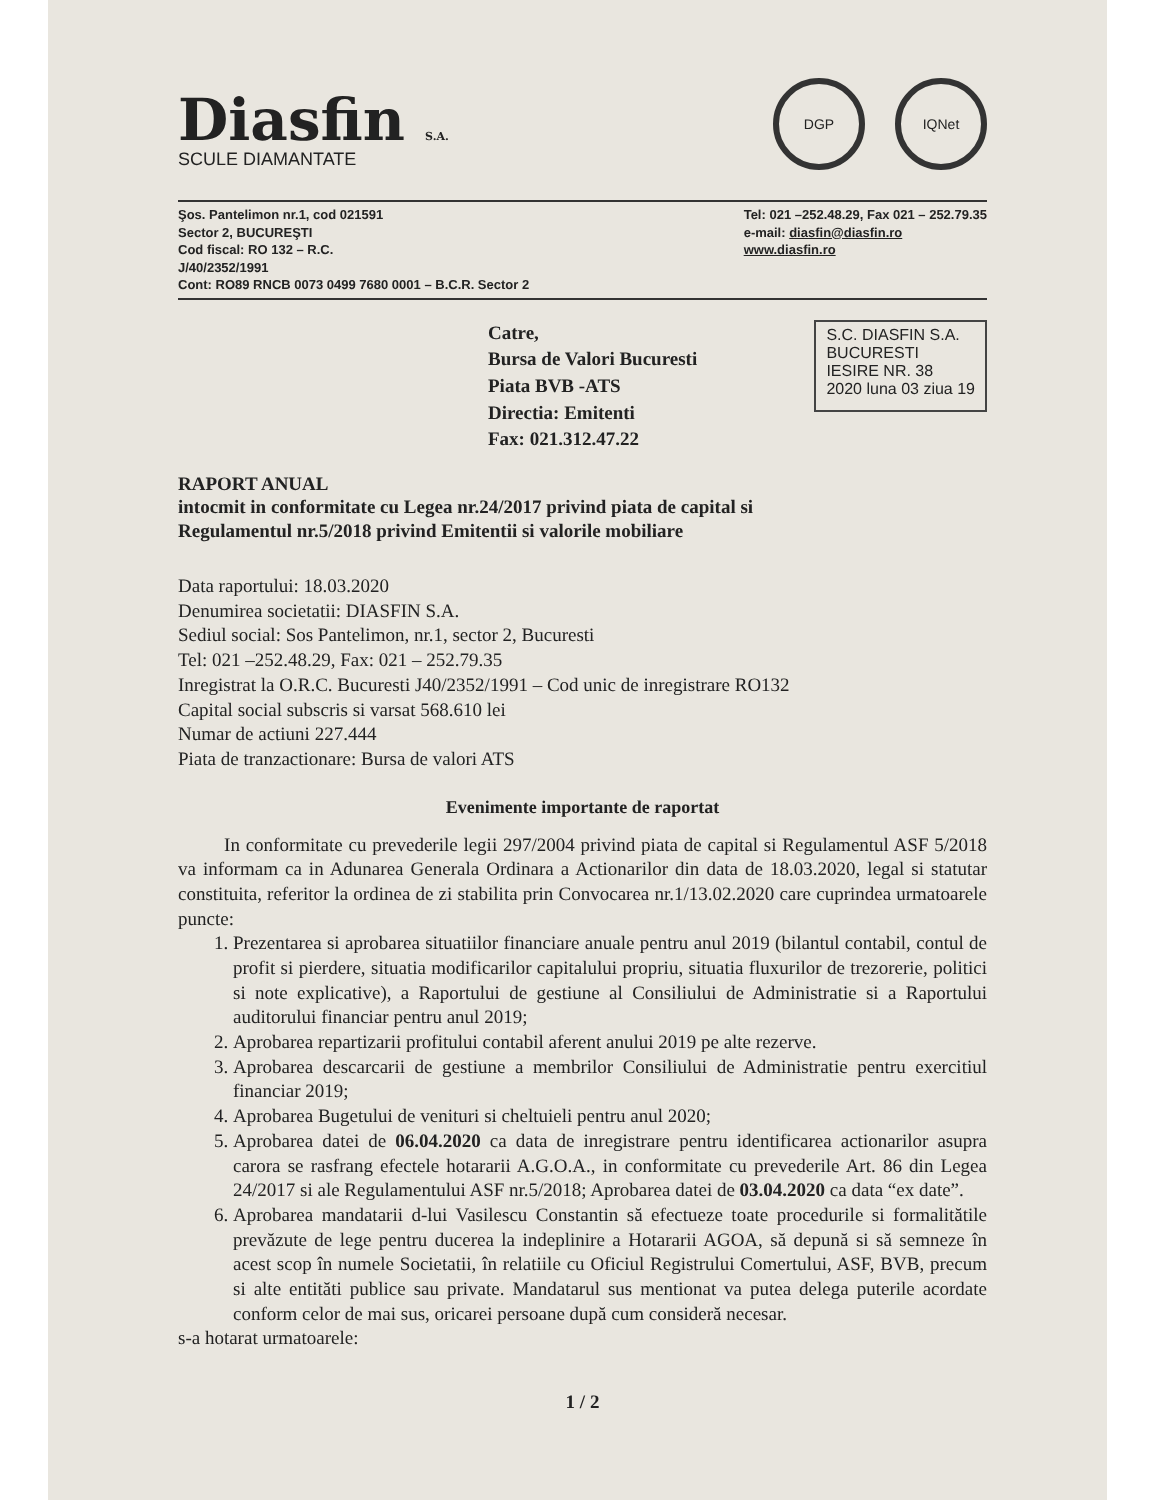Diasfin S.A.
SCULE DIAMANTATE
DGP IQNet
Şos. Pantelimon nr.1, cod 021591
Sector 2, BUCUREŞTI
Cod fiscal: RO 132 – R.C.
J/40/2352/1991
Cont: RO89 RNCB 0073 0499 7680 0001 – B.C.R. Sector 2
Tel: 021 –252.48.29, Fax 021 – 252.79.35
e-mail: diasfin@diasfin.ro
www.diasfin.ro
Catre,
Bursa de Valori Bucuresti
Piata BVB -ATS
Directia: Emitenti
Fax: 021.312.47.22
S.C. DIASFIN S.A.
BUCURESTI
IESIRE NR. 38
2020 luna 03 ziua 19
RAPORT ANUAL
intocmit in conformitate cu Legea nr.24/2017 privind piata de capital si
Regulamentul nr.5/2018 privind Emitentii si valorile mobiliare
Data raportului: 18.03.2020
Denumirea societatii: DIASFIN S.A.
Sediul social: Sos Pantelimon, nr.1, sector 2, Bucuresti
Tel: 021 –252.48.29, Fax: 021 – 252.79.35
Inregistrat la O.R.C. Bucuresti J40/2352/1991 – Cod unic de inregistrare RO132
Capital social subscris si varsat 568.610 lei
Numar de actiuni 227.444
Piata de tranzactionare: Bursa de valori ATS
Evenimente importante de raportat
In conformitate cu prevederile legii 297/2004 privind piata de capital si Regulamentul ASF 5/2018 va informam ca in Adunarea Generala Ordinara a Actionarilor din data de 18.03.2020, legal si statutar constituita, referitor la ordinea de zi stabilita prin Convocarea nr.1/13.02.2020 care cuprindea urmatoarele puncte:
1. Prezentarea si aprobarea situatiilor financiare anuale pentru anul 2019 (bilantul contabil, contul de profit si pierdere, situatia modificarilor capitalului propriu, situatia fluxurilor de trezorerie, politici si note explicative), a Raportului de gestiune al Consiliului de Administratie si a Raportului auditorului financiar pentru anul 2019;
2. Aprobarea repartizarii profitului contabil aferent anului 2019 pe alte rezerve.
3. Aprobarea descarcarii de gestiune a membrilor Consiliului de Administratie pentru exercitiul financiar 2019;
4. Aprobarea Bugetului de venituri si cheltuieli pentru anul 2020;
5. Aprobarea datei de 06.04.2020 ca data de inregistrare pentru identificarea actionarilor asupra carora se rasfrang efectele hotararii A.G.O.A., in conformitate cu prevederile Art. 86 din Legea 24/2017 si ale Regulamentului ASF nr.5/2018; Aprobarea datei de 03.04.2020 ca data “ex date”.
6. Aprobarea mandatarii d-lui Vasilescu Constantin să efectueze toate procedurile si formalitătile prevăzute de lege pentru ducerea la indeplinire a Hotararii AGOA, să depună si să semneze în acest scop în numele Societatii, în relatiile cu Oficiul Registrului Comertului, ASF, BVB, precum si alte entităti publice sau private. Mandatarul sus mentionat va putea delega puterile acordate conform celor de mai sus, oricarei persoane după cum consideră necesar.
s-a hotarat urmatoarele:
1 / 2